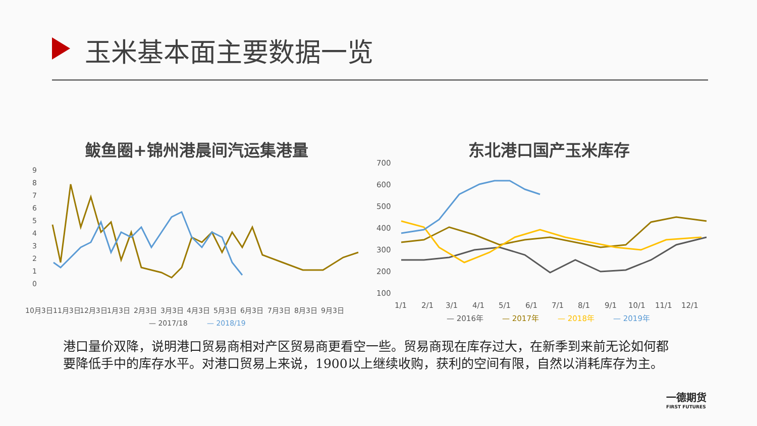玉米基本面主要数据一览
鲅鱼圈+锦州港晨间汽运集港量 东北港口国产玉米库存
9
8
7
6
5
4
3
2
1
0
10月3日
11月3日
12月3日
1月3日
2月3日
3月3日
4月3日
5月3日
6月3日
7月3日
8月3日
9月3日
— 2017/18
— 2018/19
700
600
500
400
300
200
100
1/1
2/1
3/1
4/1
5/1
6/1
7/1
8/1
9/1
10/1
11/1
12/1
— 2016年
— 2017年
— 2018年
— 2019年
港口量价双降，说明港口贸易商相对产区贸易商更看空一些。贸易商现在库存过大，在新季到来前无论如何都要降低手中的库存水平。对港口贸易上来说，1900以上继续收购，获利的空间有限，自然以消耗库存为主。
一德期货
FIRST FUTURES